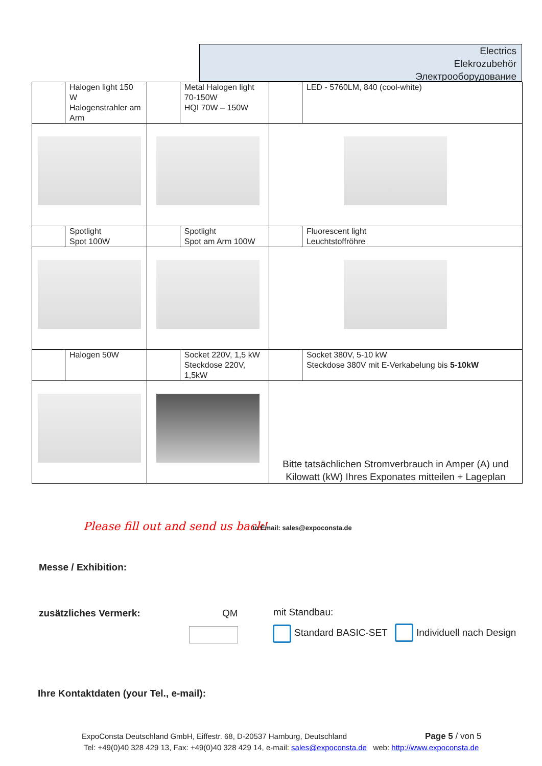Electrics
Elekrozubehör
Электрооборудование
| | Halogen light 150 W Halogenstrahler am Arm | | Metal Halogen light 70-150W HQI 70W – 150W | | LED - 5760LM, 840 (cool-white) |
| | Spotlight Spot 100W | | Spotlight Spot am Arm 100W | | Fluorescent light Leuchtstoffröhre |
| | Halogen 50W | | Socket 220V, 1,5 kW Steckdose 220V, 1,5kW | | Socket 380V, 5-10 kW Steckdose 380V mit E-Verkabelung bis 5-10kW |
| | | | | Bitte tatsächlichen Stromverbrauch in Amper (A) und Kilowatt (kW) Ihres Exponates mitteilen + Lageplan | |
Please fill out and send us back!
to Email: sales@expoconsta.de
Messe / Exhibition:
zusätzliches Vermerk: QM mit Standbau:
Standard BASIC-SET Individuell nach Design
Ihre Kontaktdaten (your Tel., e-mail):
ExpoConsta Deutschland GmbH, Eiffestr. 68, D-20537 Hamburg, Deutschland
Page 5 / von 5
Tel: +49(0)40 328 429 13, Fax: +49(0)40 328 429 14, e-mail: sales@expoconsta.de web: http://www.expoconsta.de